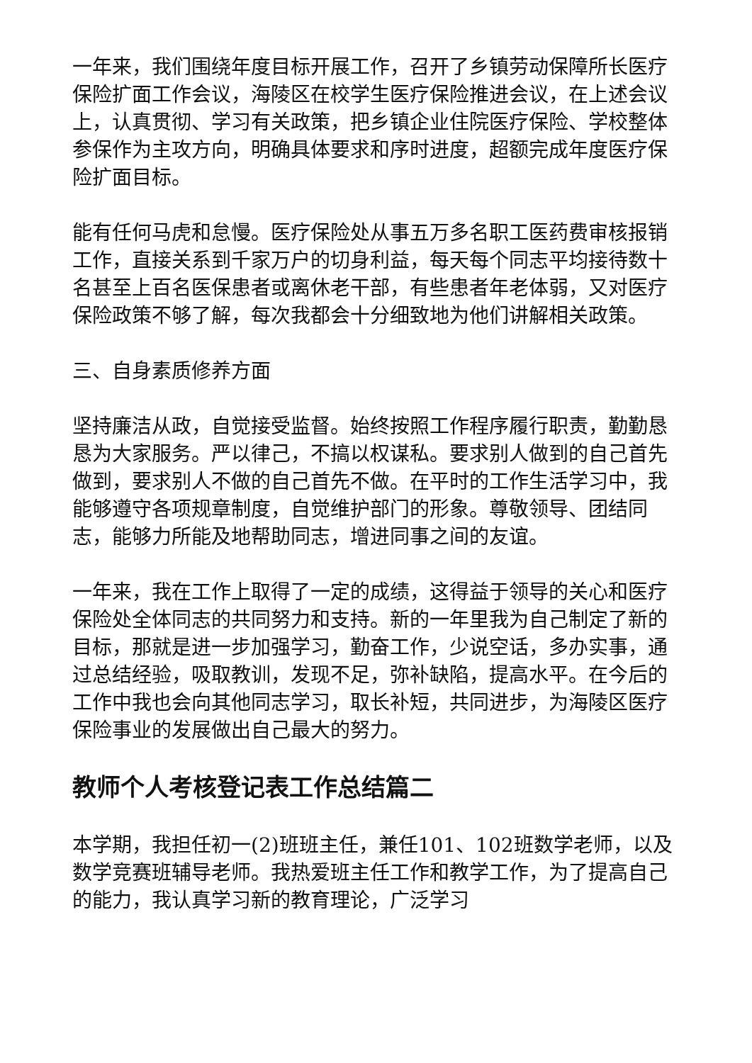一年来，我们围绕年度目标开展工作，召开了乡镇劳动保障所长医疗保险扩面工作会议，海陵区在校学生医疗保险推进会议，在上述会议上，认真贯彻、学习有关政策，把乡镇企业住院医疗保险、学校整体参保作为主攻方向，明确具体要求和序时进度，超额完成年度医疗保险扩面目标。
能有任何马虎和怠慢。医疗保险处从事五万多名职工医药费审核报销工作，直接关系到千家万户的切身利益，每天每个同志平均接待数十名甚至上百名医保患者或离休老干部，有些患者年老体弱，又对医疗保险政策不够了解，每次我都会十分细致地为他们讲解相关政策。
三、自身素质修养方面
坚持廉洁从政，自觉接受监督。始终按照工作程序履行职责，勤勤恳恳为大家服务。严以律己，不搞以权谋私。要求别人做到的自己首先做到，要求别人不做的自己首先不做。在平时的工作生活学习中，我能够遵守各项规章制度，自觉维护部门的形象。尊敬领导、团结同志，能够力所能及地帮助同志，增进同事之间的友谊。
一年来，我在工作上取得了一定的成绩，这得益于领导的关心和医疗保险处全体同志的共同努力和支持。新的一年里我为自己制定了新的目标，那就是进一步加强学习，勤奋工作，少说空话，多办实事，通过总结经验，吸取教训，发现不足，弥补缺陷，提高水平。在今后的工作中我也会向其他同志学习，取长补短，共同进步，为海陵区医疗保险事业的发展做出自己最大的努力。
教师个人考核登记表工作总结篇二
本学期，我担任初一(2)班班主任，兼任101、102班数学老师，以及数学竞赛班辅导老师。我热爱班主任工作和教学工作，为了提高自己的能力，我认真学习新的教育理论，广泛学习